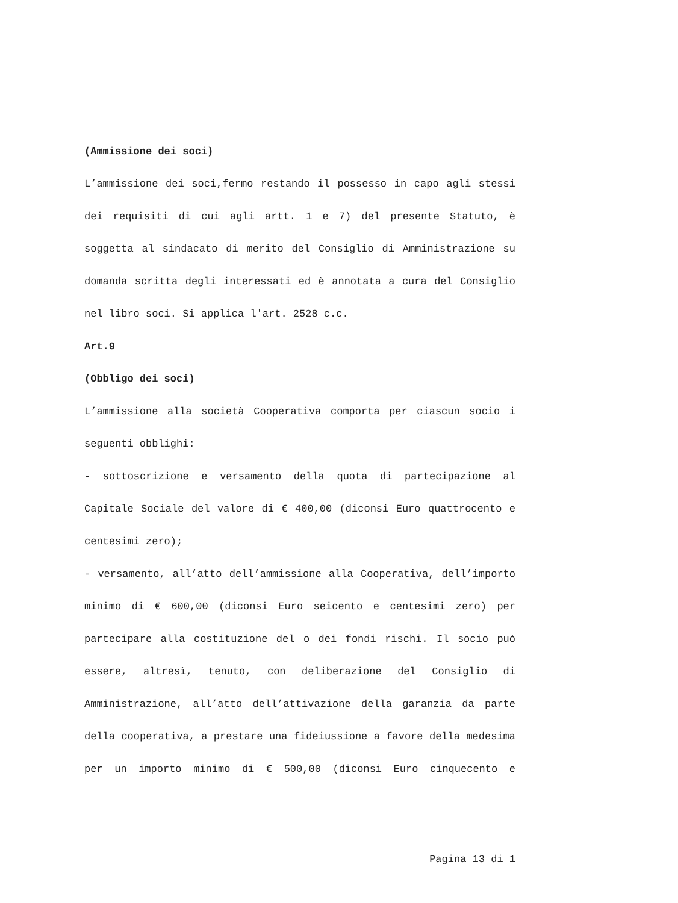(Ammissione dei soci)
L’ammissione dei soci,fermo restando il possesso in capo agli stessi dei requisiti di cui agli artt. 1 e 7) del presente Statuto, è soggetta al sindacato di merito del Consiglio di Amministrazione su domanda scritta degli interessati ed è annotata a cura del Consiglio nel libro soci. Si applica l'art. 2528 c.c.
Art.9
(Obbligo dei soci)
L’ammissione alla società Cooperativa comporta per ciascun socio i seguenti obblighi:
- sottoscrizione e versamento della quota di partecipazione al Capitale Sociale del valore di € 400,00 (diconsi Euro quattrocento e centesimi zero);
- versamento, all’atto dell’ammissione alla Cooperativa, dell’importo minimo di € 600,00 (diconsi Euro seicento e centesimi zero) per partecipare alla costituzione del o dei fondi rischi. Il socio può essere, altresì, tenuto, con deliberazione del Consiglio di Amministrazione, all’atto dell’attivazione della garanzia da parte della cooperativa, a prestare una fideiussione a favore della medesima per un importo minimo di € 500,00 (diconsi Euro cinquecento e
Pagina 13 di 1